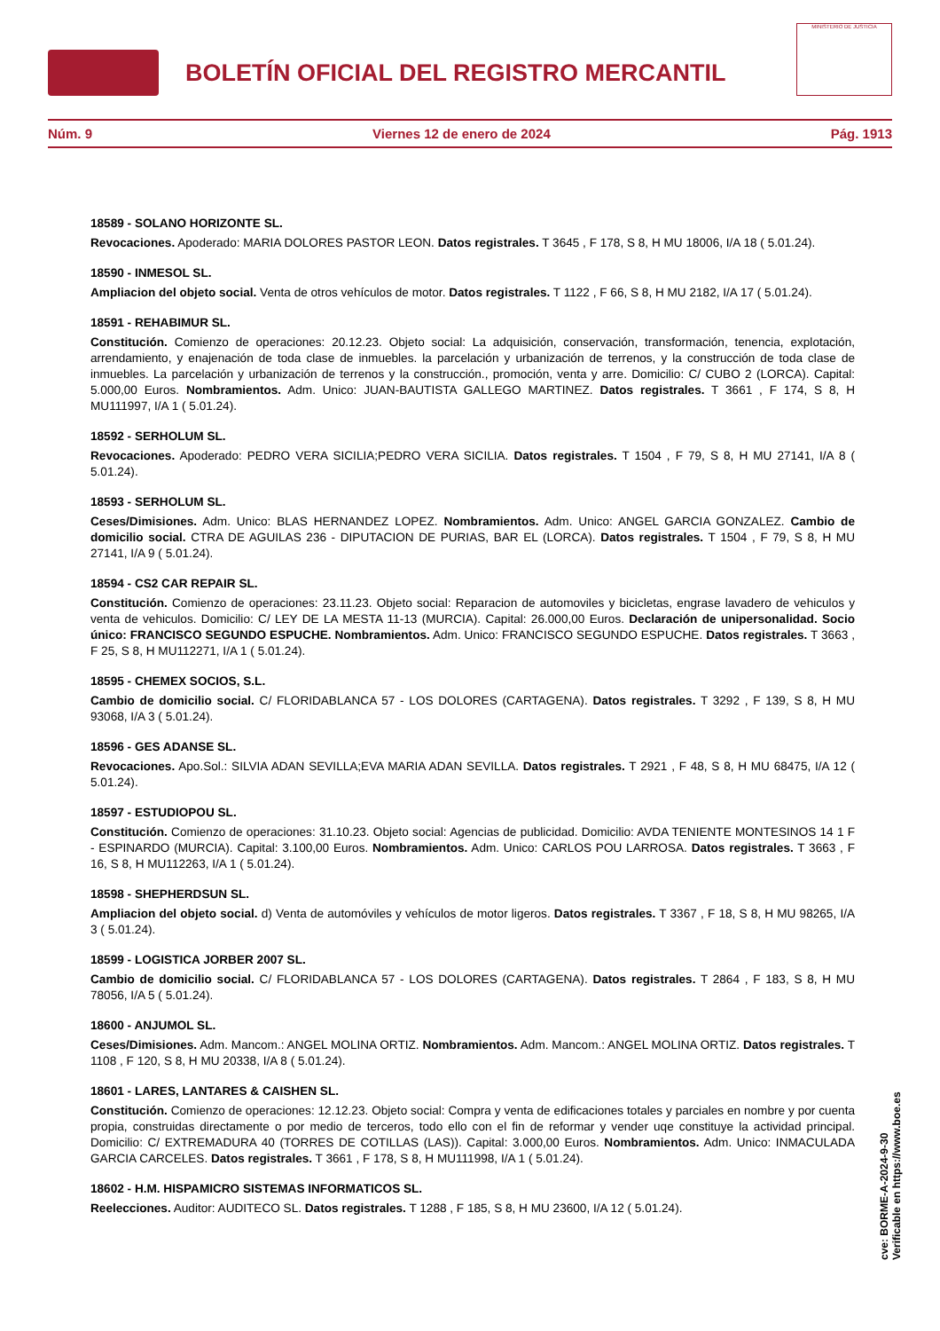BOLETÍN OFICIAL DEL REGISTRO MERCANTIL
MINISTERIO DE JUSTICIA
Núm. 9 Viernes 12 de enero de 2024 Pág. 1913
18589 - SOLANO HORIZONTE SL.
Revocaciones. Apoderado: MARIA DOLORES PASTOR LEON. Datos registrales. T 3645 , F 178, S 8, H MU 18006, I/A 18 ( 5.01.24).
18590 - INMESOL SL.
Ampliacion del objeto social. Venta de otros vehículos de motor. Datos registrales. T 1122 , F 66, S 8, H MU 2182, I/A 17 ( 5.01.24).
18591 - REHABIMUR SL.
Constitución. Comienzo de operaciones: 20.12.23. Objeto social: La adquisición, conservación, transformación, tenencia, explotación, arrendamiento, y enajenación de toda clase de inmuebles. la parcelación y urbanización de terrenos, y la construcción de toda clase de inmuebles. La parcelación y urbanización de terrenos y la construcción., promoción, venta y arre. Domicilio: C/ CUBO 2 (LORCA). Capital: 5.000,00 Euros. Nombramientos. Adm. Unico: JUAN-BAUTISTA GALLEGO MARTINEZ. Datos registrales. T 3661 , F 174, S 8, H MU111997, I/A 1 ( 5.01.24).
18592 - SERHOLUM SL.
Revocaciones. Apoderado: PEDRO VERA SICILIA;PEDRO VERA SICILIA. Datos registrales. T 1504 , F 79, S 8, H MU 27141, I/A 8 ( 5.01.24).
18593 - SERHOLUM SL.
Ceses/Dimisiones. Adm. Unico: BLAS HERNANDEZ LOPEZ. Nombramientos. Adm. Unico: ANGEL GARCIA GONZALEZ. Cambio de domicilio social. CTRA DE AGUILAS 236 - DIPUTACION DE PURIAS, BAR EL (LORCA). Datos registrales. T 1504 , F 79, S 8, H MU 27141, I/A 9 ( 5.01.24).
18594 - CS2 CAR REPAIR SL.
Constitución. Comienzo de operaciones: 23.11.23. Objeto social: Reparacion de automoviles y bicicletas, engrase lavadero de vehiculos y venta de vehiculos. Domicilio: C/ LEY DE LA MESTA 11-13 (MURCIA). Capital: 26.000,00 Euros. Declaración de unipersonalidad. Socio único: FRANCISCO SEGUNDO ESPUCHE. Nombramientos. Adm. Unico: FRANCISCO SEGUNDO ESPUCHE. Datos registrales. T 3663 , F 25, S 8, H MU112271, I/A 1 ( 5.01.24).
18595 - CHEMEX SOCIOS, S.L.
Cambio de domicilio social. C/ FLORIDABLANCA 57 - LOS DOLORES (CARTAGENA). Datos registrales. T 3292 , F 139, S 8, H MU 93068, I/A 3 ( 5.01.24).
18596 - GES ADANSE SL.
Revocaciones. Apo.Sol.: SILVIA ADAN SEVILLA;EVA MARIA ADAN SEVILLA. Datos registrales. T 2921 , F 48, S 8, H MU 68475, I/A 12 ( 5.01.24).
18597 - ESTUDIOPOU SL.
Constitución. Comienzo de operaciones: 31.10.23. Objeto social: Agencias de publicidad. Domicilio: AVDA TENIENTE MONTESINOS 14 1 F - ESPINARDO (MURCIA). Capital: 3.100,00 Euros. Nombramientos. Adm. Unico: CARLOS POU LARROSA. Datos registrales. T 3663 , F 16, S 8, H MU112263, I/A 1 ( 5.01.24).
18598 - SHEPHERDSUN SL.
Ampliacion del objeto social. d) Venta de automóviles y vehículos de motor ligeros. Datos registrales. T 3367 , F 18, S 8, H MU 98265, I/A 3 ( 5.01.24).
18599 - LOGISTICA JORBER 2007 SL.
Cambio de domicilio social. C/ FLORIDABLANCA 57 - LOS DOLORES (CARTAGENA). Datos registrales. T 2864 , F 183, S 8, H MU 78056, I/A 5 ( 5.01.24).
18600 - ANJUMOL SL.
Ceses/Dimisiones. Adm. Mancom.: ANGEL MOLINA ORTIZ. Nombramientos. Adm. Mancom.: ANGEL MOLINA ORTIZ. Datos registrales. T 1108 , F 120, S 8, H MU 20338, I/A 8 ( 5.01.24).
18601 - LARES, LANTARES & CAISHEN SL.
Constitución. Comienzo de operaciones: 12.12.23. Objeto social: Compra y venta de edificaciones totales y parciales en nombre y por cuenta propia, construidas directamente o por medio de terceros, todo ello con el fin de reformar y vender uqe constituye la actividad principal. Domicilio: C/ EXTREMADURA 40 (TORRES DE COTILLAS (LAS)). Capital: 3.000,00 Euros. Nombramientos. Adm. Unico: INMACULADA GARCIA CARCELES. Datos registrales. T 3661 , F 178, S 8, H MU111998, I/A 1 ( 5.01.24).
18602 - H.M. HISPAMICRO SISTEMAS INFORMATICOS SL.
Reelecciones. Auditor: AUDITECO SL. Datos registrales. T 1288 , F 185, S 8, H MU 23600, I/A 12 ( 5.01.24).
cve: BORME-A-2024-9-30
Verificable en https://www.boe.es